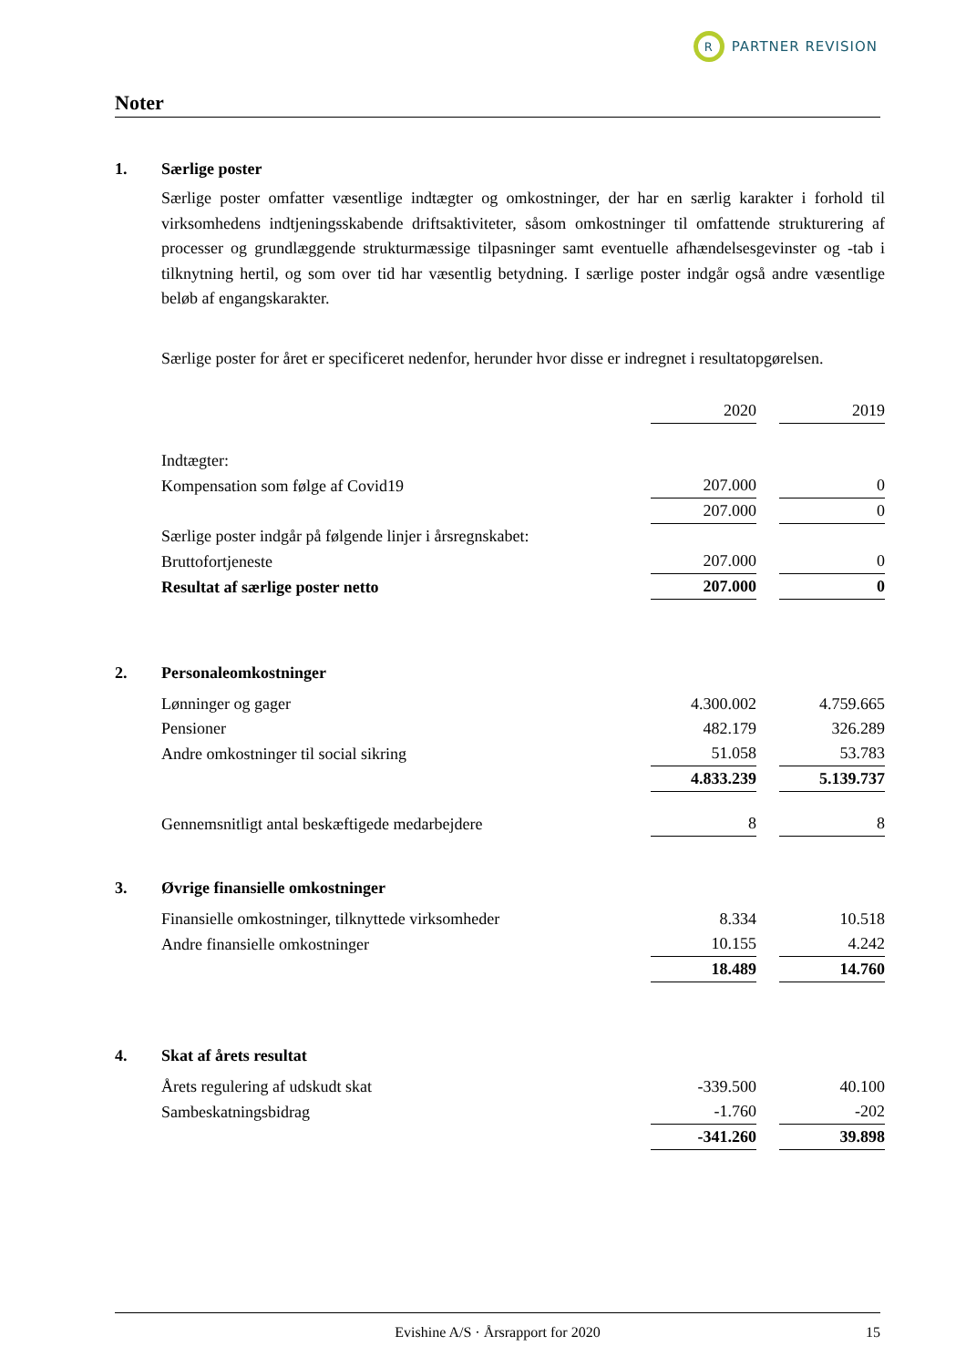R
PARTNER REVISION
Noter
1. Særlige poster
Særlige poster omfatter væsentlige indtægter og omkostninger, der har en særlig karakter i forhold til virksomhedens indtjeningsskabende driftsaktiviteter, såsom omkostninger til omfattende strukturering af processer og grundlæggende strukturmæssige tilpasninger samt eventuelle afhændelsesgevinster og -tab i tilknytning hertil, og som over tid har væsentlig betydning. I særlige poster indgår også andre væsentlige beløb af engangskarakter.
Særlige poster for året er specificeret nedenfor, herunder hvor disse er indregnet i resultatopgørelsen.
| | 2020 | | 2019 |
| Indtægter: | | | |
| Kompensation som følge af Covid19 | 207.000 | | 0 |
| | 207.000 | | 0 |
| Særlige poster indgår på følgende linjer i årsregnskabet: | | | |
| Bruttofortjeneste | 207.000 | | 0 |
| Resultat af særlige poster netto | 207.000 | | 0 |
2. Personaleomkostninger
| Lønninger og gager | 4.300.002 | | 4.759.665 |
| Pensioner | 482.179 | | 326.289 |
| Andre omkostninger til social sikring | 51.058 | | 53.783 |
| | 4.833.239 | | 5.139.737 |
| Gennemsnitligt antal beskæftigede medarbejdere | 8 | | 8 |
3. Øvrige finansielle omkostninger
| Finansielle omkostninger, tilknyttede virksomheder | 8.334 | | 10.518 |
| Andre finansielle omkostninger | 10.155 | | 4.242 |
| | 18.489 | | 14.760 |
4. Skat af årets resultat
| Årets regulering af udskudt skat | -339.500 | | 40.100 |
| Sambeskatningsbidrag | -1.760 | | -202 |
| | -341.260 | | 39.898 |
Evishine A/S · Årsrapport for 2020 15